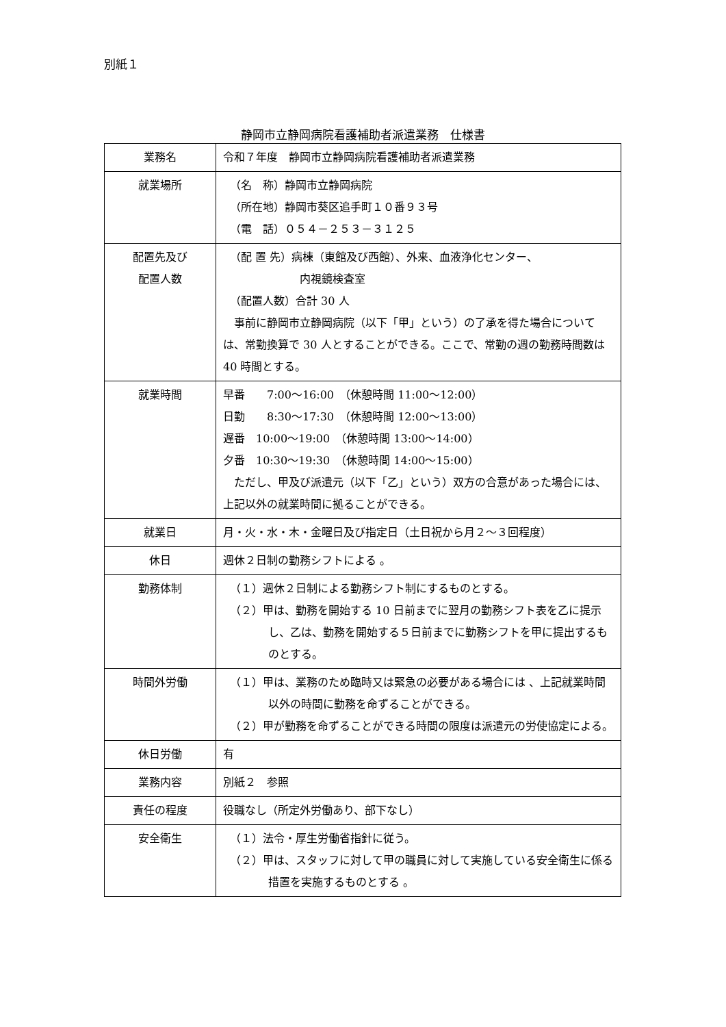別紙１
静岡市立静岡病院看護補助者派遣業務　仕様書
| 業務名 | 令和７年度 静岡市立静岡病院看護補助者派遣業務 |
| 就業場所 | （名 称）静岡市立静岡病院 （所在地）静岡市葵区追手町１０番９３号 （電 話）０５４－２５３－３１２５ |
| 配置先及び 配置人数 | （配 置 先）病棟（東館及び西館）、外来、血液浄化センター、 内視鏡検査室 （配置人数）合計 30 人 事前に静岡市立静岡病院（以下「甲」という）の了承を得た場合については、常勤換算で 30 人とすることができる。ここで、常勤の週の勤務時間数は 40 時間とする。 |
| 就業時間 | 早番 7:00～16:00 （休憩時間 11:00～12:00） 日勤 8:30～17:30 （休憩時間 12:00～13:00） 遅番 10:00～19:00 （休憩時間 13:00～14:00） 夕番 10:30～19:30 （休憩時間 14:00～15:00） ただし、甲及び派遣元（以下「乙」という）双方の合意があった場合には、上記以外の就業時間に拠ることができる。 |
| 就業日 | 月・火・水・木・金曜日及び指定日（土日祝から月２～３回程度） |
| 休日 | 週休２日制の勤務シフトによる 。 |
| 勤務体制 | （１）週休２日制による勤務シフト制にするものとする。 （２）甲は、勤務を開始する 10 日前までに翌月の勤務シフト表を乙に提示し、乙は、勤務を開始する５日前までに勤務シフトを甲に提出するものとする。 |
| 時間外労働 | （１）甲は、業務のため臨時又は緊急の必要がある場合には 、上記就業時間 以外の時間に勤務を命ずることができる。 （２）甲が勤務を命ずることができる時間の限度は派遣元の労使協定による。 |
| 休日労働 | 有 |
| 業務内容 | 別紙２ 参照 |
| 責任の程度 | 役職なし（所定外労働あり、部下なし） |
| 安全衛生 | （１）法令・厚生労働省指針に従う。 （２）甲は、スタッフに対して甲の職員に対して実施している安全衛生に係る措置を実施するものとする 。 |